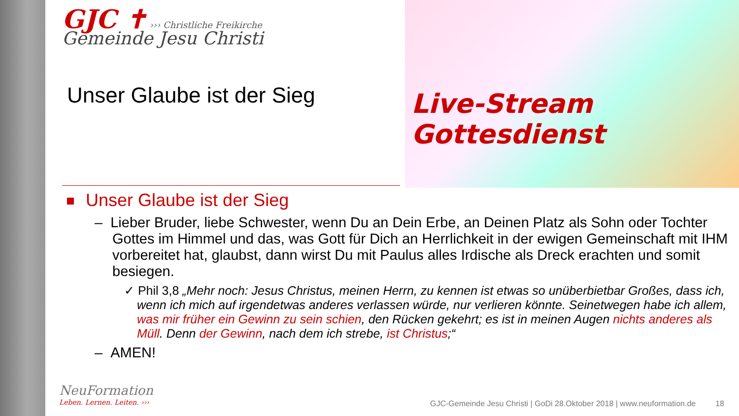Live-Stream
Gottesdienst
GJC ✝ ››› Christliche Freikirche
Gemeinde Jesu Christi
Unser Glaube ist der Sieg
Unser Glaube ist der Sieg
– Lieber Bruder, liebe Schwester, wenn Du an Dein Erbe, an Deinen Platz als Sohn oder Tochter Gottes im Himmel und das, was Gott für Dich an Herrlichkeit in der ewigen Gemeinschaft mit IHM vorbereitet hat, glaubst, dann wirst Du mit Paulus alles Irdische als Dreck erachten und somit besiegen.
✓ Phil 3,8 „Mehr noch: Jesus Christus, meinen Herrn, zu kennen ist etwas so unüberbietbar Großes, dass ich, wenn ich mich auf irgendetwas anderes verlassen würde, nur verlieren könnte. Seinetwegen habe ich allem, was mir früher ein Gewinn zu sein schien, den Rücken gekehrt; es ist in meinen Augen nichts anderes als Müll. Denn der Gewinn, nach dem ich strebe, ist Christus;“
– AMEN!
NeuFormation
Leben. Lernen. Leiten. ›››
GJC-Gemeinde Jesu Christi | GoDi 28.Oktober 2018 | www.neuformation.de 18